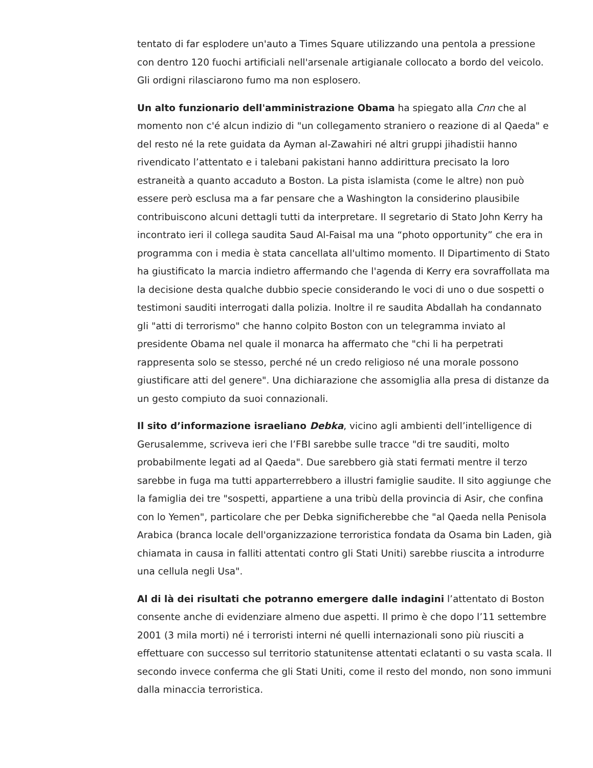tentato di far esplodere un'auto a Times Square utilizzando una pentola a pressione con dentro 120 fuochi artificiali nell'arsenale artigianale collocato a bordo del veicolo. Gli ordigni rilasciarono fumo ma non esplosero.
Un alto funzionario dell'amministrazione Obama ha spiegato alla Cnn che al momento non c'é alcun indizio di "un collegamento straniero o reazione di al Qaeda" e del resto né la rete guidata da Ayman al-Zawahiri né altri gruppi jihadistii hanno rivendicato l’attentato e i talebani pakistani hanno addirittura precisato la loro estraneità a quanto accaduto a Boston. La pista islamista (come le altre) non può essere però esclusa ma a far pensare che a Washington la considerino plausibile contribuiscono alcuni dettagli tutti da interpretare. Il segretario di Stato John Kerry ha incontrato ieri il collega saudita Saud Al-Faisal ma una “photo opportunity” che era in programma con i media è stata cancellata all'ultimo momento. Il Dipartimento di Stato ha giustificato la marcia indietro affermando che l'agenda di Kerry era sovraffollata ma la decisione desta qualche dubbio specie considerando le voci di uno o due sospetti o testimoni sauditi interrogati dalla polizia. Inoltre il re saudita Abdallah ha condannato gli "atti di terrorismo" che hanno colpito Boston con un telegramma inviato al presidente Obama nel quale il monarca ha affermato che "chi li ha perpetrati rappresenta solo se stesso, perché né un credo religioso né una morale possono giustificare atti del genere". Una dichiarazione che assomiglia alla presa di distanze da un gesto compiuto da suoi connazionali.
Il sito d’informazione israeliano Debka, vicino agli ambienti dell’intelligence di Gerusalemme, scriveva ieri che l’FBI sarebbe sulle tracce "di tre sauditi, molto probabilmente legati ad al Qaeda". Due sarebbero già stati fermati mentre il terzo sarebbe in fuga ma tutti apparterrebbero a illustri famiglie saudite. Il sito aggiunge che la famiglia dei tre "sospetti, appartiene a una tribù della provincia di Asir, che confina con lo Yemen", particolare che per Debka significherebbe che "al Qaeda nella Penisola Arabica (branca locale dell'organizzazione terroristica fondata da Osama bin Laden, già chiamata in causa in falliti attentati contro gli Stati Uniti) sarebbe riuscita a introdurre una cellula negli Usa".
Al di là dei risultati che potranno emergere dalle indagini l’attentato di Boston consente anche di evidenziare almeno due aspetti. Il primo è che dopo l’11 settembre 2001 (3 mila morti) né i terroristi interni né quelli internazionali sono più riusciti a effettuare con successo sul territorio statunitense attentati eclatanti o su vasta scala. Il secondo invece conferma che gli Stati Uniti, come il resto del mondo, non sono immuni dalla minaccia terroristica.